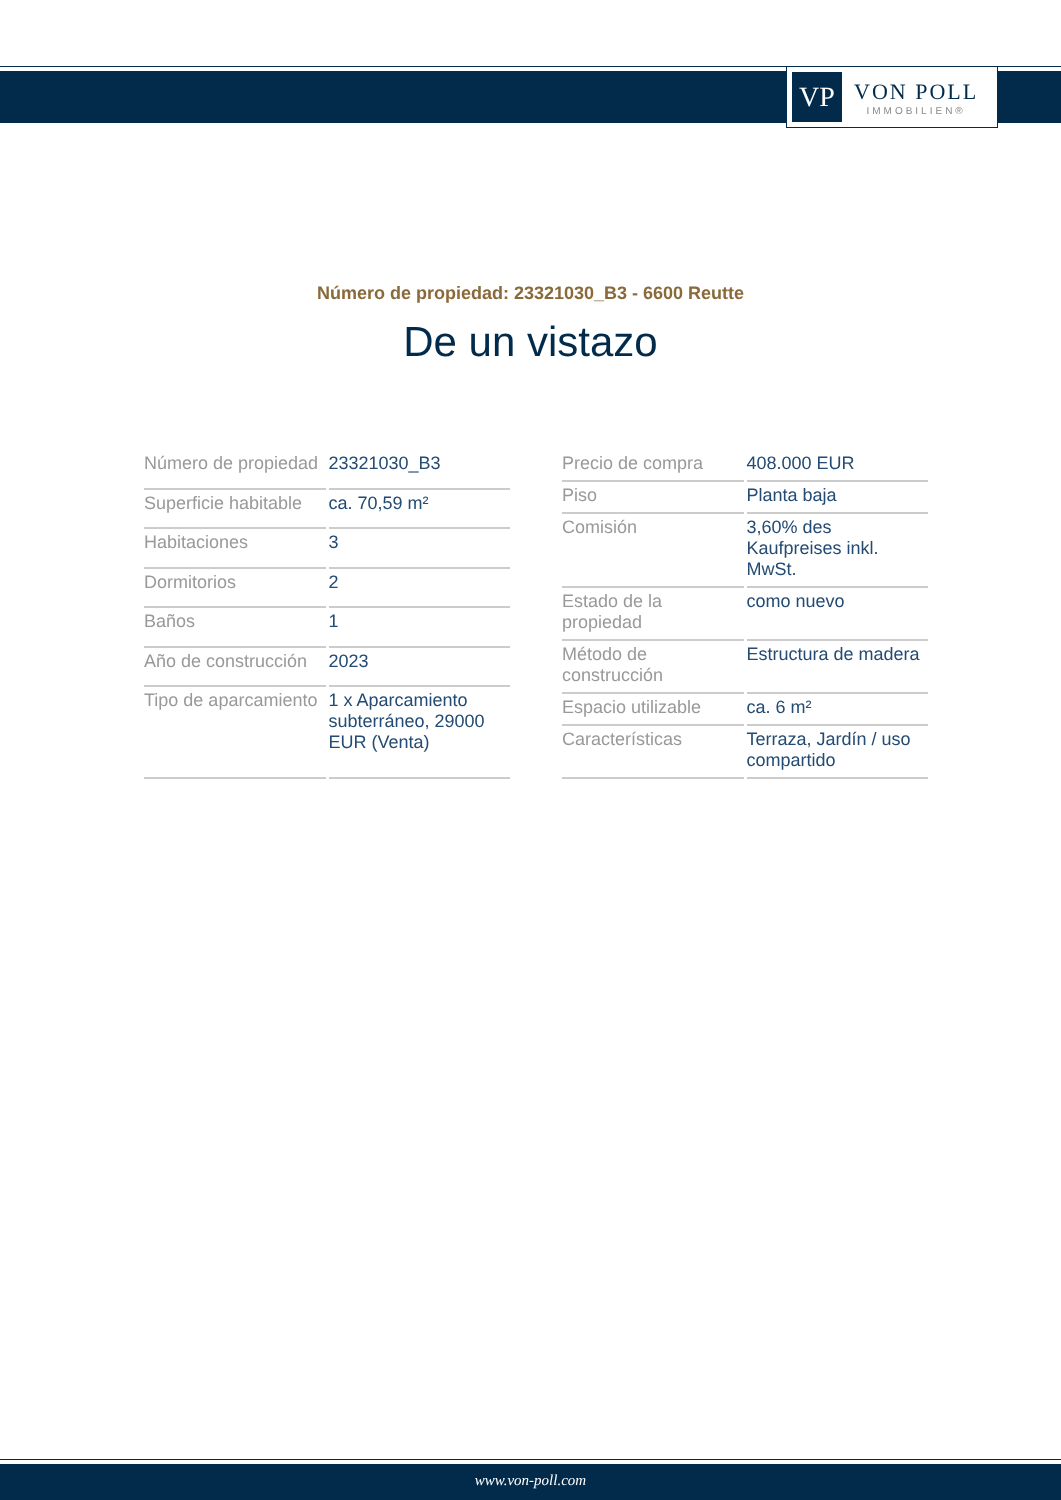VP
VON POLL
IMMOBILIEN®
Número de propiedad: 23321030_B3 - 6600 Reutte
De un vistazo
| Número de propiedad | 23321030_B3 |
| Superficie habitable | ca. 70,59 m² |
| Habitaciones | 3 |
| Dormitorios | 2 |
| Baños | 1 |
| Año de construcción | 2023 |
| Tipo de aparcamiento | 1 x Aparcamiento subterráneo, 29000 EUR (Venta) |
| Precio de compra | 408.000 EUR |
| Piso | Planta baja |
| Comisión | 3,60% des Kaufpreises inkl. MwSt. |
| Estado de la propiedad | como nuevo |
| Método de construcción | Estructura de madera |
| Espacio utilizable | ca. 6 m² |
| Características | Terraza, Jardín / uso compartido |
www.von-poll.com